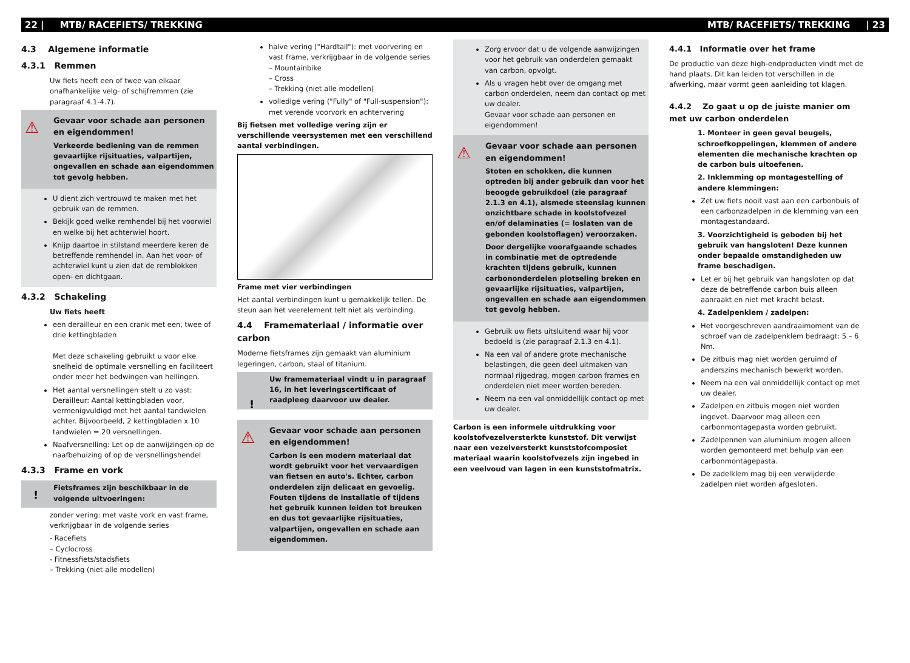22 | MTB/ RACEFIETS/ TREKKING MTB/ RACEFIETS/ TREKKING | 23
4.3 Algemene informatie
4.3.1 Remmen
Uw fiets heeft een of twee van elkaar onafhankelijke velg- of schijfremmen (zie paragraaf 4.1-4.7).
⚠
Gevaar voor schade aan personen en eigendommen!
Verkeerde bediening van de remmen gevaarlijke rijsituaties, valpartijen, ongevallen en schade aan eigendommen tot gevolg hebben.
U dient zich vertrouwd te maken met het gebruik van de remmen.
Bekijk goed welke remhendel bij het voorwiel en welke bij het achterwiel hoort.
Knijp daartoe in stilstand meerdere keren de betreffende remhendel in. Aan het voor- of achterwiel kunt u zien dat de remblokken open- en dichtgaan.
4.3.2 Schakeling
Uw fiets heeft
een derailleur en een crank met een, twee of drie kettingbladen
Met deze schakeling gebruikt u voor elke snelheid de optimale versnelling en faciliteert onder meer het bedwingen van hellingen.
Het aantal versnellingen stelt u zo vast: Derailleur: Aantal kettingbladen voor, vermenigvuldigd met het aantal tandwielen achter. Bijvoorbeeld, 2 kettingbladen x 10 tandwielen = 20 versnellingen.
Naafversnelling: Let op de aanwijzingen op de naafbehuizing of op de versnellingshendel
4.3.3 Frame en vork
! Fietsframes zijn beschikbaar in de volgende uitvoeringen:
zonder vering: met vaste vork en vast frame, verkrijgbaar in de volgende series
- Racefiets
– Cyclocross
- Fitnessfiets/stadsfiets
– Trekking (niet alle modellen)
halve vering ("Hardtail"): met voorvering en vast frame, verkrijgbaar in de volgende series
– Mountainbike
– Cross
– Trekking (niet alle modellen)
volledige vering ("Fully" of "Full-suspension"): met verende voorvork en achtervering
Bij fietsen met volledige vering zijn er verschillende veersystemen met een verschillend aantal verbindingen.
Frame met vier verbindingen
Het aantal verbindingen kunt u gemakkelijk tellen. De steun aan het veerelement telt niet als verbinding.
4.4 Framemateriaal / informatie over carbon
Moderne fietsframes zijn gemaakt van aluminium legeringen, carbon, staal of titanium.
!
Uw framemateriaal vindt u in paragraaf 16, in het leveringscertificaat of raadpleeg daarvoor uw dealer.
⚠
Gevaar voor schade aan personen en eigendommen!
Carbon is een modern materiaal dat wordt gebruikt voor het vervaardigen van fietsen en auto's. Echter, carbon onderdelen zijn delicaat en gevoelig. Fouten tijdens de installatie of tijdens het gebruik kunnen leiden tot breuken en dus tot gevaarlijke rijsituaties, valpartijen, ongevallen en schade aan eigendommen.
Zorg ervoor dat u de volgende aanwijzingen voor het gebruik van onderdelen gemaakt van carbon, opvolgt.
Als u vragen hebt over de omgang met carbon onderdelen, neem dan contact op met uw dealer.
Gevaar voor schade aan personen en eigendommen!
⚠
Gevaar voor schade aan personen en eigendommen!
Stoten en schokken, die kunnen optreden bij ander gebruik dan voor het beoogde gebruikdoel (zie paragraaf 2.1.3 en 4.1), alsmede steenslag kunnen onzichtbare schade in koolstofvezel en/of delaminaties (= loslaten van de gebonden koolstoflagen) veroorzaken.
Door dergelijke voorafgaande schades in combinatie met de optredende krachten tijdens gebruik, kunnen carbononderdelen plotseling breken en gevaarlijke rijsituaties, valpartijen, ongevallen en schade aan eigendommen tot gevolg hebben.
Gebruik uw fiets uitsluitend waar hij voor bedoeld is (zie paragraaf 2.1.3 en 4.1).
Na een val of andere grote mechanische belastingen, die geen deel uitmaken van normaal rijgedrag, mogen carbon frames en onderdelen niet meer worden bereden.
Neem na een val onmiddellijk contact op met uw dealer.
Carbon is een informele uitdrukking voor koolstofvezelversterkte kunststof. Dit verwijst naar een vezelversterkt kunststofcomposiet materiaal waarin koolstofvezels zijn ingebed in een veelvoud van lagen in een kunststofmatrix.
4.4.1 Informatie over het frame
De productie van deze high-endproducten vindt met de hand plaats. Dit kan leiden tot verschillen in de afwerking, maar vormt geen aanleiding tot klagen.
4.4.2 Zo gaat u op de juiste manier om met uw carbon onderdelen
1. Monteer in geen geval beugels, schroefkoppelingen, klemmen of andere elementen die mechanische krachten op de carbon buis uitoefenen.
2. Inklemming op montagestelling of andere klemmingen:
Zet uw fiets nooit vast aan een carbonbuis of een carbonzadelpen in de klemming van een montagestandaard.
3. Voorzichtigheid is geboden bij het gebruik van hangsloten! Deze kunnen onder bepaalde omstandigheden uw frame beschadigen.
Let er bij het gebruik van hangsloten op dat deze de betreffende carbon buis alleen aanraakt en niet met kracht belast.
4. Zadelpenklem / zadelpen:
Het voorgeschreven aandraaimoment van de schroef van de zadelpenklem bedraagt: 5 – 6 Nm.
De zitbuis mag niet worden geruimd of anderszins mechanisch bewerkt worden.
Neem na een val onmiddellijk contact op met uw dealer.
Zadelpen en zitbuis mogen niet worden ingevet. Daarvoor mag alleen een carbonmontagepasta worden gebruikt.
Zadelpennen van aluminium mogen alleen worden gemonteerd met behulp van een carbonmontagepasta.
De zadelklem mag bij een verwijderde zadelpen niet worden afgesloten.